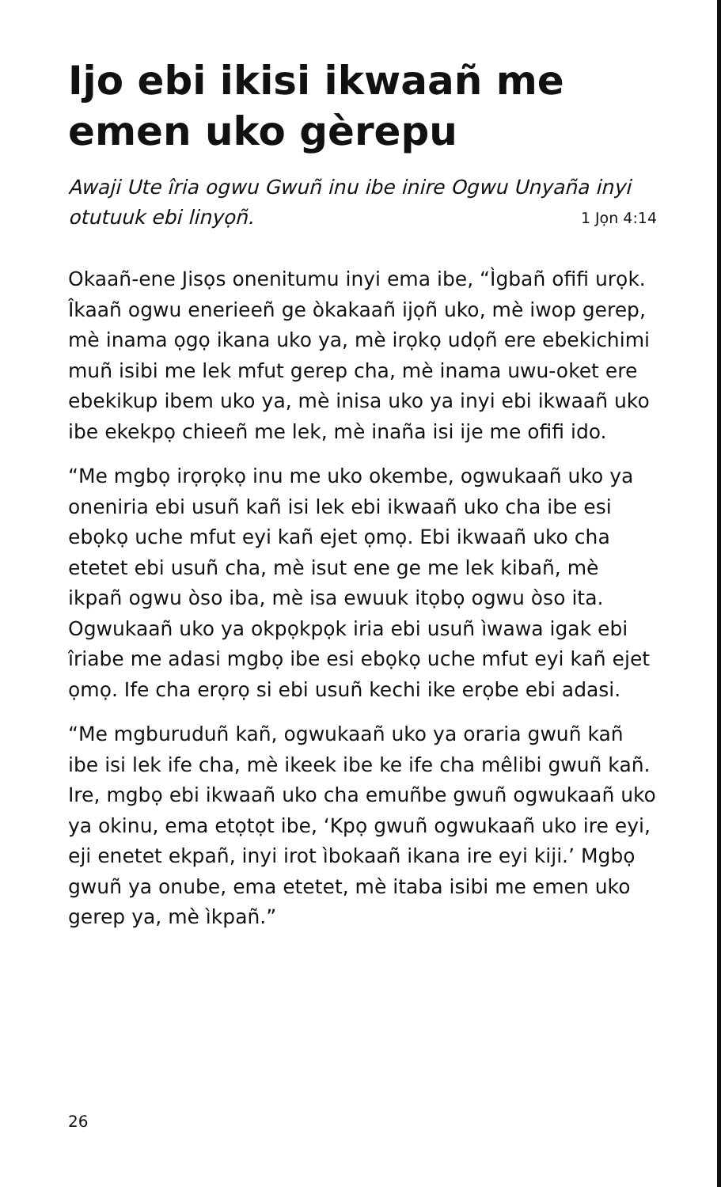Ijo ebi ikisi ikwaañ me emen uko gèrepu
Awaji Ute îria ogwu Gwuñ inu ibe inire Ogwu Unyaña inyi otutuuk ebi linyọñ. 1 Jọn 4:14
Okaañ-ene Jisọs onenitumu inyi ema ibe, “Ìgbañ ofifi urọk. Îkaañ ogwu enerieeñ ge òkakaañ ijọñ uko, mè iwop gerep, mè inama ọgọ ikana uko ya, mè irọkọ udọñ ere ebekichimi muñ isibi me lek mfut gerep cha, mè inama uwu-oket ere ebekikup ibem uko ya, mè inisa uko ya inyi ebi ikwaañ uko ibe ekekpọ chieeñ me lek, mè inaña isi ije me ofifi ido.
“Me mgbọ irọrọkọ inu me uko okembe, ogwukaañ uko ya oneniria ebi usuñ kañ isi lek ebi ikwaañ uko cha ibe esi ebọkọ uche mfut eyi kañ ejet ọmọ. Ebi ikwaañ uko cha etetet ebi usuñ cha, mè isut ene ge me lek kibañ, mè ikpañ ogwu òso iba, mè isa ewuuk itọbọ ogwu òso ita. Ogwukaañ uko ya okpọkpọk iria ebi usuñ ìwawa igak ebi îriabe me adasi mgbọ ibe esi ebọkọ uche mfut eyi kañ ejet ọmọ. Ife cha erọrọ si ebi usuñ kechi ike erọbe ebi adasi.
“Me mgburuduñ kañ, ogwukaañ uko ya oraria gwuñ kañ ibe isi lek ife cha, mè ikeek ibe ke ife cha mêlibi gwuñ kañ. Ire, mgbọ ebi ikwaañ uko cha emuñbe gwuñ ogwukaañ uko ya okinu, ema etọtọt ibe, ‘Kpọ gwuñ ogwukaañ uko ire eyi, eji enetet ekpañ, inyi irot ìbokaañ ikana ire eyi kiji.’ Mgbọ gwuñ ya onube, ema etetet, mè itaba isibi me emen uko gerep ya, mè ìkpañ.”
26